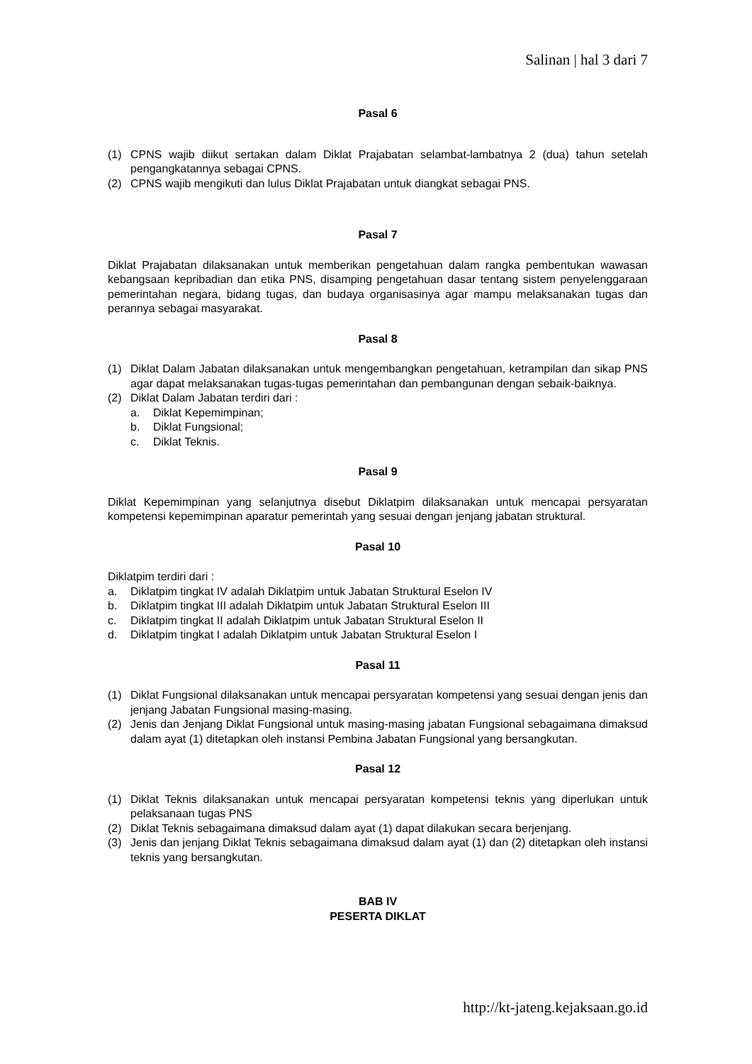Salinan | hal 3 dari 7
Pasal 6
(1) CPNS wajib diikut sertakan dalam Diklat Prajabatan selambat-lambatnya 2 (dua) tahun setelah pengangkatannya sebagai CPNS.
(2) CPNS wajib mengikuti dan lulus Diklat Prajabatan untuk diangkat sebagai PNS.
Pasal 7
Diklat Prajabatan dilaksanakan untuk memberikan pengetahuan dalam rangka pembentukan wawasan kebangsaan kepribadian dan etika PNS, disamping pengetahuan dasar tentang sistem penyelenggaraan pemerintahan negara, bidang tugas, dan budaya organisasinya agar mampu melaksanakan tugas dan perannya sebagai masyarakat.
Pasal 8
(1) Diklat Dalam Jabatan dilaksanakan untuk mengembangkan pengetahuan, ketrampilan dan sikap PNS agar dapat melaksanakan tugas-tugas pemerintahan dan pembangunan dengan sebaik-baiknya.
(2) Diklat Dalam Jabatan terdiri dari :
a. Diklat Kepemimpinan;
b. Diklat Fungsional;
c. Diklat Teknis.
Pasal 9
Diklat Kepemimpinan yang selanjutnya disebut Diklatpim dilaksanakan untuk mencapai persyaratan kompetensi kepemimpinan aparatur pemerintah yang sesuai dengan jenjang jabatan struktural.
Pasal 10
Diklatpim terdiri dari :
a. Diklatpim tingkat IV adalah Diklatpim untuk Jabatan Struktural Eselon IV
b. Diklatpim tingkat III adalah Diklatpim untuk Jabatan Struktural Eselon III
c. Diklatpim tingkat II adalah Diklatpim untuk Jabatan Struktural Eselon II
d. Diklatpim tingkat I adalah Diklatpim untuk Jabatan Struktural Eselon I
Pasal 11
(1) Diklat Fungsional dilaksanakan untuk mencapai persyaratan kompetensi yang sesuai dengan jenis dan jenjang Jabatan Fungsional masing-masing.
(2) Jenis dan Jenjang Diklat Fungsional untuk masing-masing jabatan Fungsional sebagaimana dimaksud dalam ayat (1) ditetapkan oleh instansi Pembina Jabatan Fungsional yang bersangkutan.
Pasal 12
(1) Diklat Teknis dilaksanakan untuk mencapai persyaratan kompetensi teknis yang diperlukan untuk pelaksanaan tugas PNS
(2) Diklat Teknis sebagaimana dimaksud dalam ayat (1) dapat dilakukan secara berjenjang.
(3) Jenis dan jenjang Diklat Teknis sebagaimana dimaksud dalam ayat (1) dan (2) ditetapkan oleh instansi teknis yang bersangkutan.
BAB IV
PESERTA DIKLAT
http://kt-jateng.kejaksaan.go.id